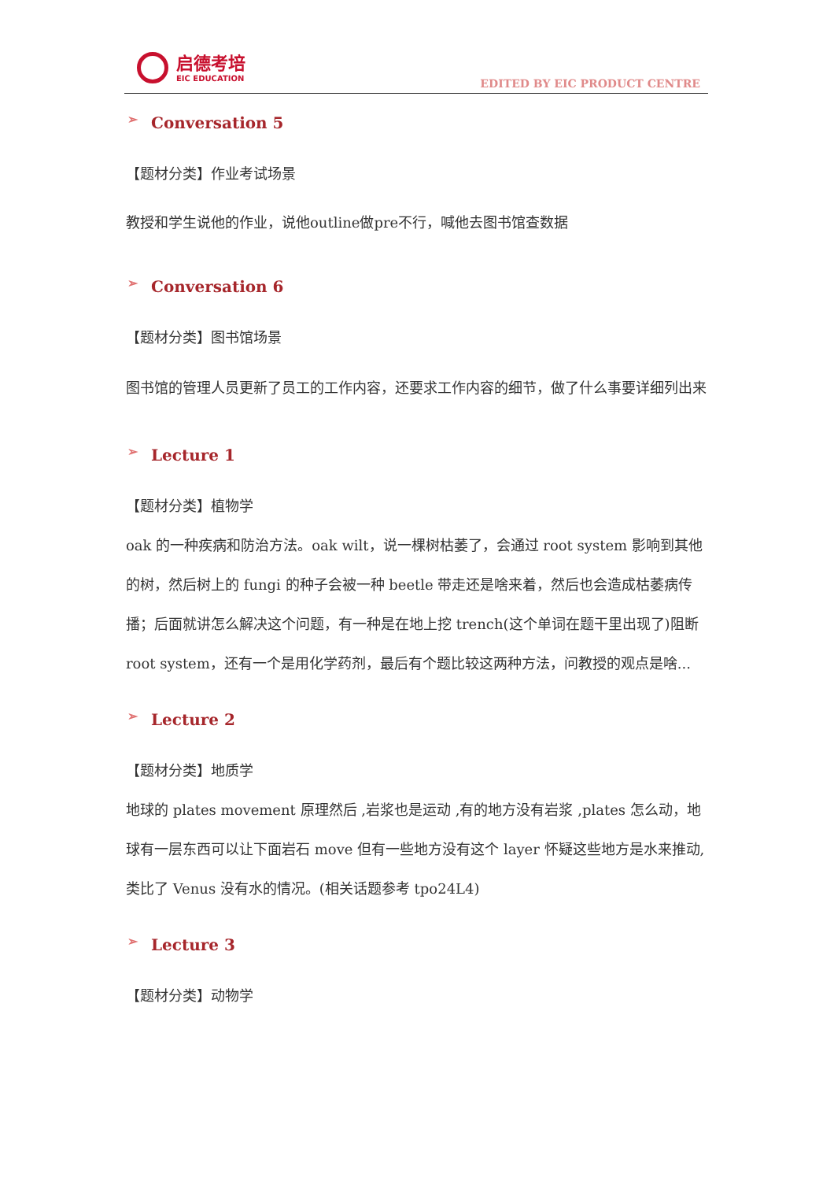启德考培
EIC EDUCATION
EDITED BY EIC PRODUCT CENTRE
➢ Conversation 5
【题材分类】作业考试场景
教授和学生说他的作业，说他outline做pre不行，喊他去图书馆查数据
➢ Conversation 6
【题材分类】图书馆场景
图书馆的管理人员更新了员工的工作内容，还要求工作内容的细节，做了什么事要详细列出来
➢ Lecture 1
【题材分类】植物学
oak 的一种疾病和防治方法。oak wilt，说一棵树枯萎了，会通过 root system 影响到其他的树，然后树上的 fungi 的种子会被一种 beetle 带走还是啥来着，然后也会造成枯萎病传播；后面就讲怎么解决这个问题，有一种是在地上挖 trench(这个单词在题干里出现了)阻断 root system，还有一个是用化学药剂，最后有个题比较这两种方法，问教授的观点是啥...
➢ Lecture 2
【题材分类】地质学
地球的 plates movement 原理然后 ,岩浆也是运动 ,有的地方没有岩浆 ,plates 怎么动，地球有一层东西可以让下面岩石 move 但有一些地方没有这个 layer 怀疑这些地方是水来推动,类比了 Venus 没有水的情况。(相关话题参考 tpo24L4)
➢ Lecture 3
【题材分类】动物学